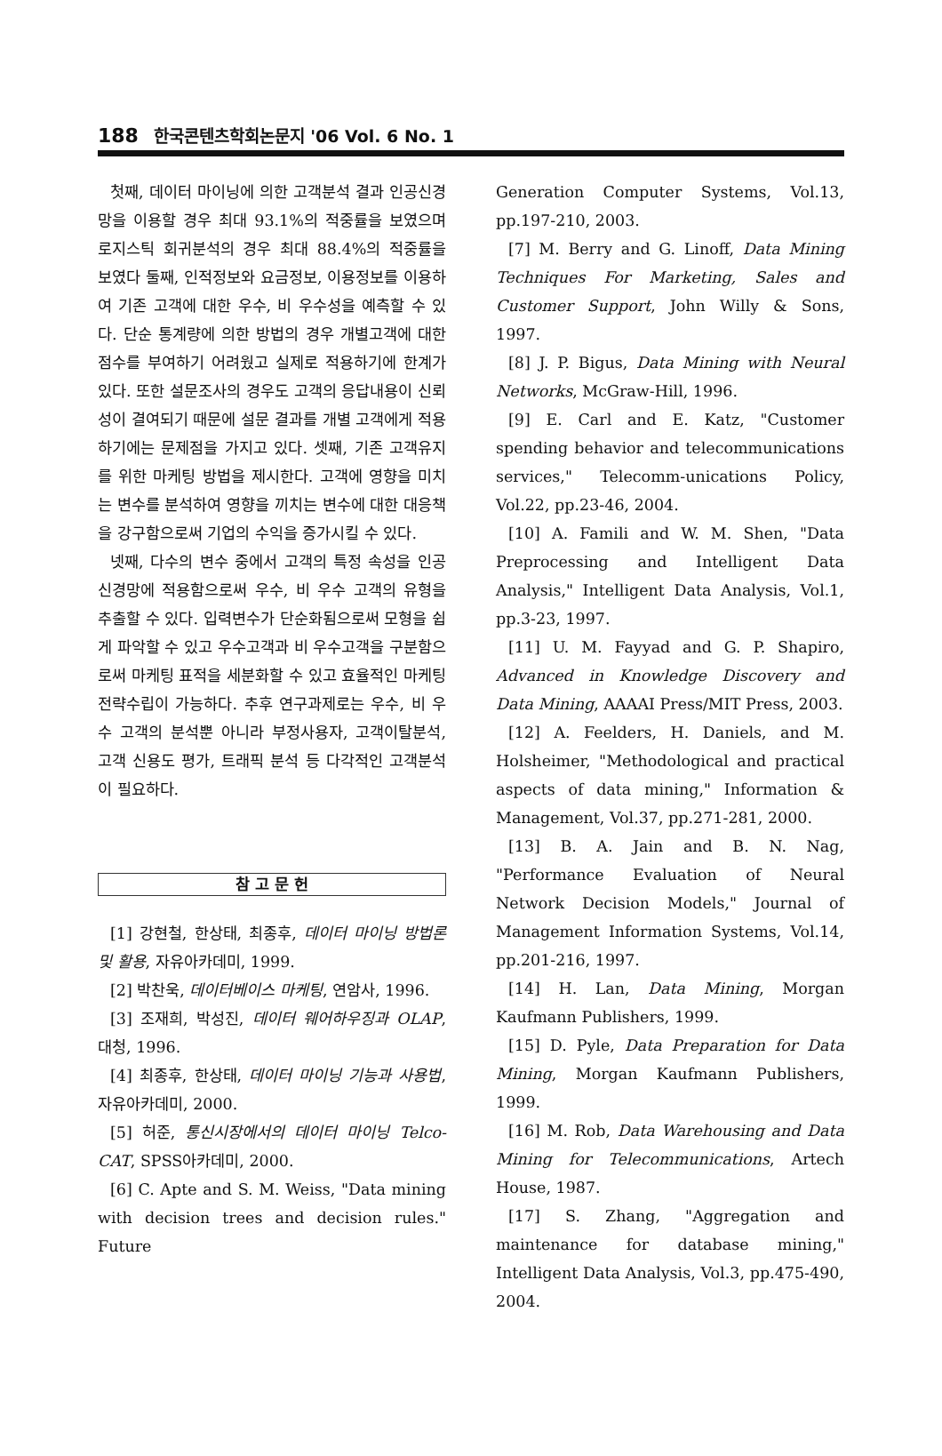188 한국콘텐츠학회논문지 '06 Vol. 6 No. 1
첫째, 데이터 마이닝에 의한 고객분석 결과 인공신경망을 이용할 경우 최대 93.1%의 적중률을 보였으며 로지스틱 회귀분석의 경우 최대 88.4%의 적중률을 보였다 둘째, 인적정보와 요금정보, 이용정보를 이용하여 기존 고객에 대한 우수, 비 우수성을 예측할 수 있다. 단순 통계량에 의한 방법의 경우 개별고객에 대한 점수를 부여하기 어려웠고 실제로 적용하기에 한계가 있다. 또한 설문조사의 경우도 고객의 응답내용이 신뢰성이 결여되기 때문에 설문 결과를 개별 고객에게 적용하기에는 문제점을 가지고 있다. 셋째, 기존 고객유지를 위한 마케팅 방법을 제시한다. 고객에 영향을 미치는 변수를 분석하여 영향을 끼치는 변수에 대한 대응책을 강구함으로써 기업의 수익을 증가시킬 수 있다.
넷째, 다수의 변수 중에서 고객의 특정 속성을 인공신경망에 적용함으로써 우수, 비 우수 고객의 유형을 추출할 수 있다. 입력변수가 단순화됨으로써 모형을 쉽게 파악할 수 있고 우수고객과 비 우수고객을 구분함으로써 마케팅 표적을 세분화할 수 있고 효율적인 마케팅 전략수립이 가능하다. 추후 연구과제로는 우수, 비 우수 고객의 분석뿐 아니라 부정사용자, 고객이탈분석, 고객 신용도 평가, 트래픽 분석 등 다각적인 고객분석이 필요하다.
참 고 문 헌
[1] 강현철, 한상태, 최종후, 데이터 마이닝 방법론 및 활용, 자유아카데미, 1999.
[2] 박찬욱, 데이터베이스 마케팅, 연암사, 1996.
[3] 조재희, 박성진, 데이터 웨어하우징과 OLAP, 대청, 1996.
[4] 최종후, 한상태, 데이터 마이닝 기능과 사용법, 자유아카데미, 2000.
[5] 허준, 통신시장에서의 데이터 마이닝 Telco-CAT, SPSS아카데미, 2000.
[6] C. Apte and S. M. Weiss, "Data mining with decision trees and decision rules." Future
Generation Computer Systems, Vol.13, pp.197-210, 2003.
[7] M. Berry and G. Linoff, Data Mining Techniques For Marketing, Sales and Customer Support, John Willy & Sons, 1997.
[8] J. P. Bigus, Data Mining with Neural Networks, McGraw-Hill, 1996.
[9] E. Carl and E. Katz, "Customer spending behavior and telecommunications services," Telecomm-unications Policy, Vol.22, pp.23-46, 2004.
[10] A. Famili and W. M. Shen, "Data Preprocessing and Intelligent Data Analysis," Intelligent Data Analysis, Vol.1, pp.3-23, 1997.
[11] U. M. Fayyad and G. P. Shapiro, Advanced in Knowledge Discovery and Data Mining, AAAAI Press/MIT Press, 2003.
[12] A. Feelders, H. Daniels, and M. Holsheimer, "Methodological and practical aspects of data mining," Information & Management, Vol.37, pp.271-281, 2000.
[13] B. A. Jain and B. N. Nag, "Performance Evaluation of Neural Network Decision Models," Journal of Management Information Systems, Vol.14, pp.201-216, 1997.
[14] H. Lan, Data Mining, Morgan Kaufmann Publishers, 1999.
[15] D. Pyle, Data Preparation for Data Mining, Morgan Kaufmann Publishers, 1999.
[16] M. Rob, Data Warehousing and Data Mining for Telecommunications, Artech House, 1987.
[17] S. Zhang, "Aggregation and maintenance for database mining," Intelligent Data Analysis, Vol.3, pp.475-490, 2004.